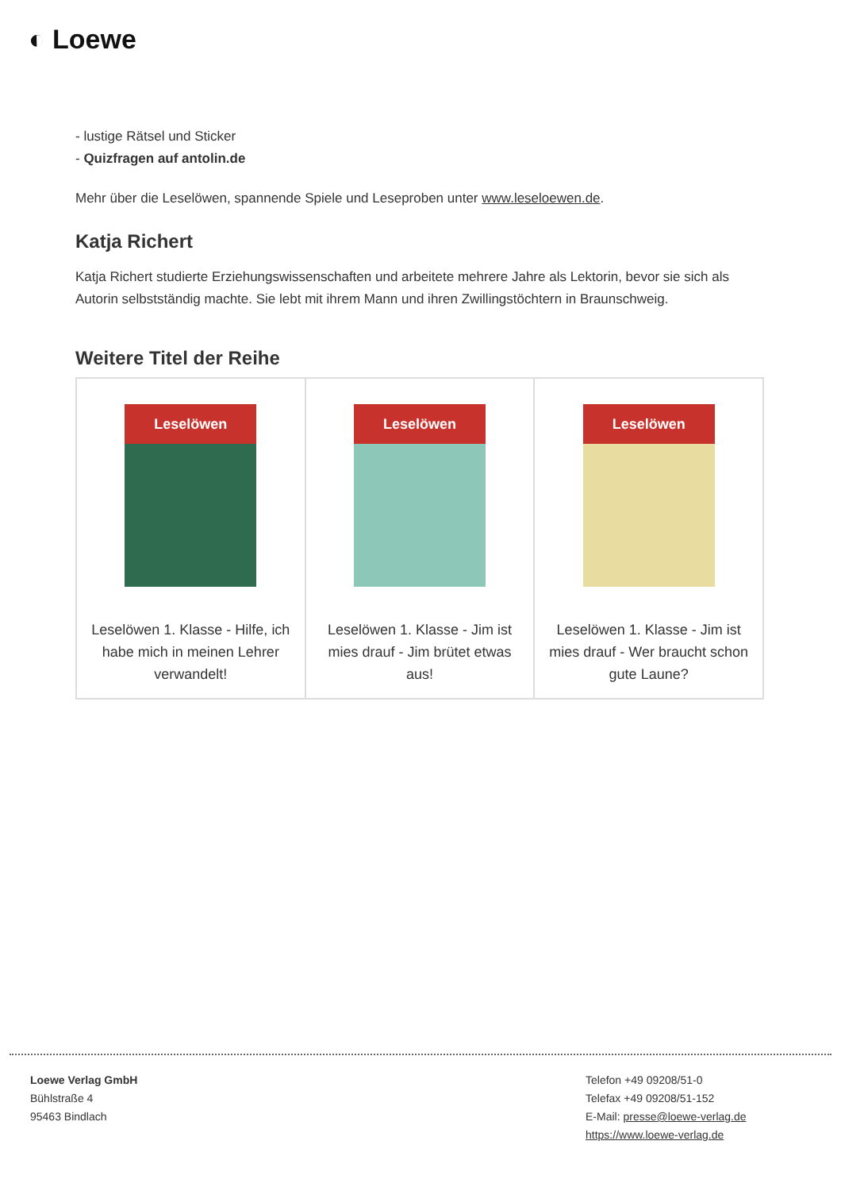◐ Loewe
- lustige Rätsel und Sticker
- Quizfragen auf antolin.de
Mehr über die Leselöwen, spannende Spiele und Leseproben unter www.leseloewen.de.
Katja Richert
Katja Richert studierte Erziehungswissenschaften und arbeitete mehrere Jahre als Lektorin, bevor sie sich als Autorin selbstständig machte. Sie lebt mit ihrem Mann und ihren Zwillingstöchtern in Braunschweig.
Weitere Titel der Reihe
| Leselöwen Leselöwen 1. Klasse - Hilfe, ich habe mich in meinen Lehrer verwandelt! | Leselöwen Leselöwen 1. Klasse - Jim ist mies drauf - Jim brütet etwas aus! | Leselöwen Leselöwen 1. Klasse - Jim ist mies drauf - Wer braucht schon gute Laune? |
Loewe Verlag GmbH
Bühlstraße 4
95463 Bindlach
Telefon +49 09208/51-0
Telefax +49 09208/51-152
E-Mail: presse@loewe-verlag.de
https://www.loewe-verlag.de